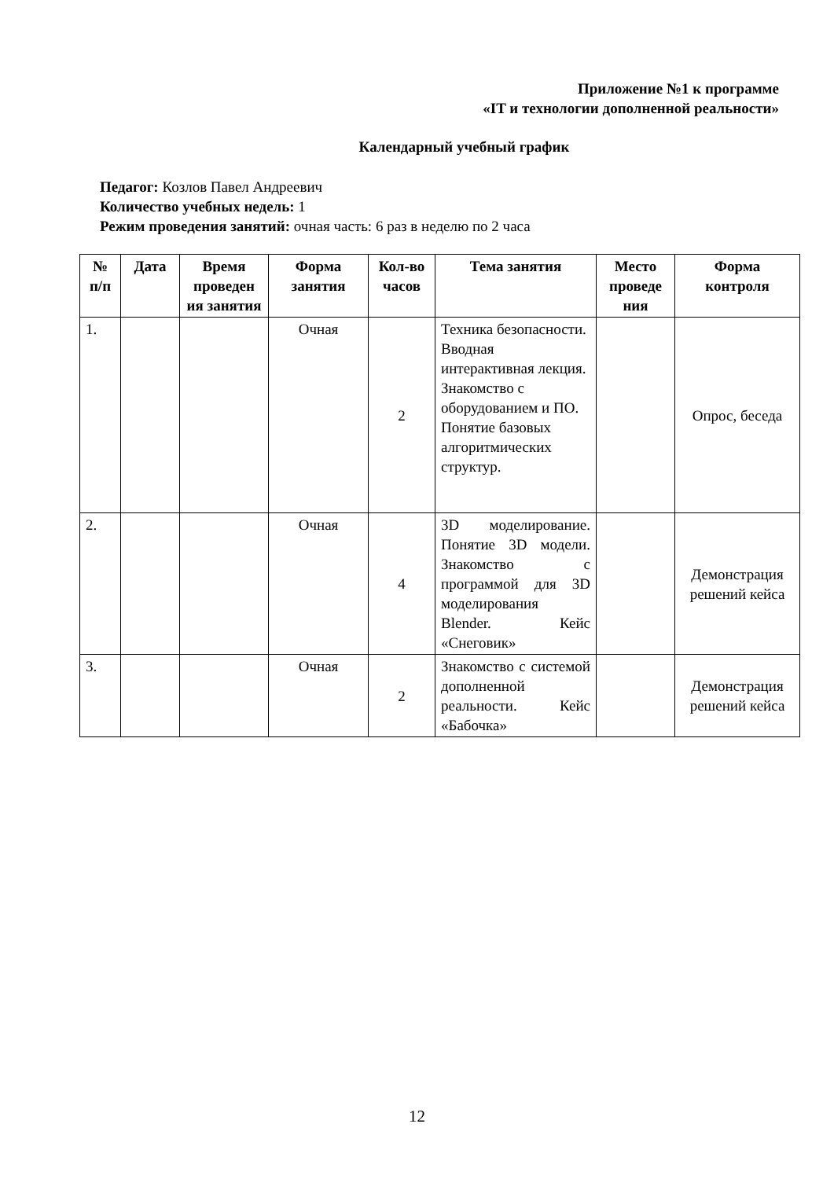Приложение №1 к программе
«IT и технологии дополненной реальности»
Календарный учебный график
Педагог: Козлов Павел Андреевич
Количество учебных недель: 1
Режим проведения занятий: очная часть: 6 раз в неделю по 2 часа
| № п/п | Дата | Время проведен ия занятия | Форма занятия | Кол-во часов | Тема занятия | Место проведе ния | Форма контроля |
| --- | --- | --- | --- | --- | --- | --- | --- |
| 1. | | | Очная | 2 | Техника безопасности. Вводная интерактивная лекция. Знакомство с оборудованием и ПО. Понятие базовых алгоритмических структур. | | Опрос, беседа |
| 2. | | | Очная | 4 | 3D моделирование. Понятие 3D модели. Знакомство с программой для 3D моделирования Blender. Кейс «Снеговик» | | Демонстрация решений кейса |
| 3. | | | Очная | 2 | Знакомство с системой дополненной реальности. Кейс «Бабочка» | | Демонстрация решений кейса |
12